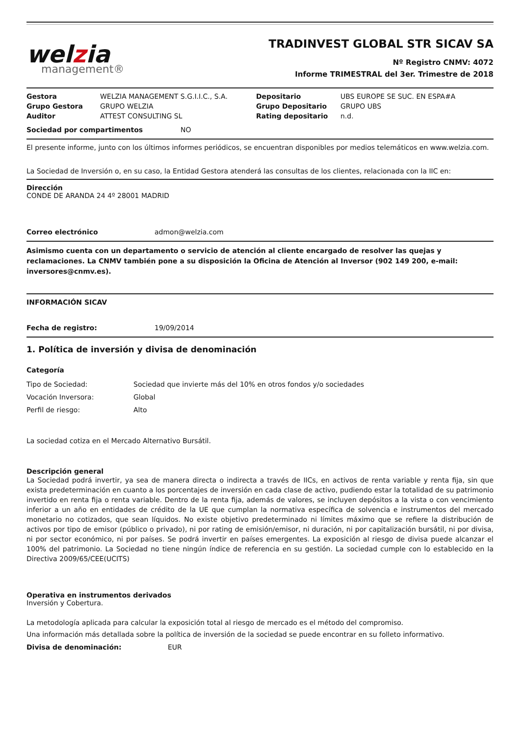welzia
management®
TRADINVEST GLOBAL STR SICAV SA
Nº Registro CNMV: 4072
Informe TRIMESTRAL del 3er. Trimestre de 2018
| Gestora | WELZIA MANAGEMENT S.G.I.I.C., S.A. | Depositario | UBS EUROPE SE SUC. EN ESPA#A |
| Grupo Gestora | GRUPO WELZIA | Grupo Depositario | GRUPO UBS |
| Auditor | ATTEST CONSULTING SL | Rating depositario | n.d. |
| Sociedad por compartimentos | NO |
El presente informe, junto con los últimos informes periódicos, se encuentran disponibles por medios telemáticos en www.welzia.com.
La Sociedad de Inversión o, en su caso, la Entidad Gestora atenderá las consultas de los clientes, relacionada con la IIC en:
Dirección
CONDE DE ARANDA 24 4º 28001 MADRID
| Correo electrónico | admon@welzia.com |
Asimismo cuenta con un departamento o servicio de atención al cliente encargado de resolver las quejas y reclamaciones. La CNMV también pone a su disposición la Oficina de Atención al Inversor (902 149 200, e-mail: inversores@cnmv.es).
INFORMACIÓN SICAV
| Fecha de registro: | 19/09/2014 |
1. Política de inversión y divisa de denominación
Categoría
| Tipo de Sociedad: | Sociedad que invierte más del 10% en otros fondos y/o sociedades |
| Vocación Inversora: | Global |
| Perfil de riesgo: | Alto |
La sociedad cotiza en el Mercado Alternativo Bursátil.
Descripción general
La Sociedad podrá invertir, ya sea de manera directa o indirecta a través de IICs, en activos de renta variable y renta fija, sin que exista predeterminación en cuanto a los porcentajes de inversión en cada clase de activo, pudiendo estar la totalidad de su patrimonio invertido en renta fija o renta variable. Dentro de la renta fija, además de valores, se incluyen depósitos a la vista o con vencimiento inferior a un año en entidades de crédito de la UE que cumplan la normativa específica de solvencia e instrumentos del mercado monetario no cotizados, que sean líquidos. No existe objetivo predeterminado ni límites máximo que se refiere la distribución de activos por tipo de emisor (público o privado), ni por rating de emisión/emisor, ni duración, ni por capitalización bursátil, ni por divisa, ni por sector económico, ni por países. Se podrá invertir en países emergentes. La exposición al riesgo de divisa puede alcanzar el 100% del patrimonio. La Sociedad no tiene ningún índice de referencia en su gestión. La sociedad cumple con lo establecido en la Directiva 2009/65/CEE(UCITS)
Operativa en instrumentos derivados
Inversión y Cobertura.
La metodología aplicada para calcular la exposición total al riesgo de mercado es el método del compromiso.
Una información más detallada sobre la política de inversión de la sociedad se puede encontrar en su folleto informativo.
| Divisa de denominación: | EUR |